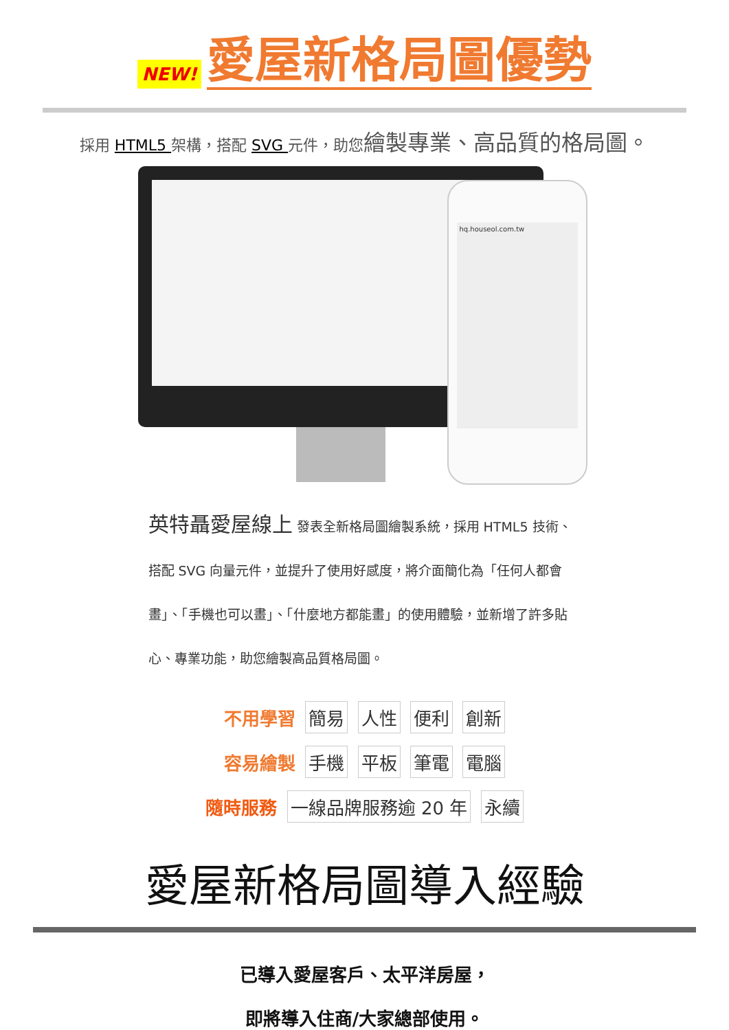NEW!
愛屋新格局圖優勢
採用 HTML5 架構，搭配 SVG 元件，助您繪製專業、高品質的格局圖。
hq.houseol.com.tw
英特聶愛屋線上 發表全新格局圖繪製系統，採用 HTML5 技術、搭配 SVG 向量元件，並提升了使用好感度，將介面簡化為「任何人都會畫」、「手機也可以畫」、「什麼地方都能畫」的使用體驗，並新增了許多貼心、專業功能，助您繪製高品質格局圖。
不用學習 簡易 人性 便利 創新
容易繪製 手機 平板 筆電 電腦
隨時服務 一線品牌服務逾 20 年 永續
愛屋新格局圖導入經驗
已導入愛屋客戶、太平洋房屋，
即將導入住商/大家總部使用。